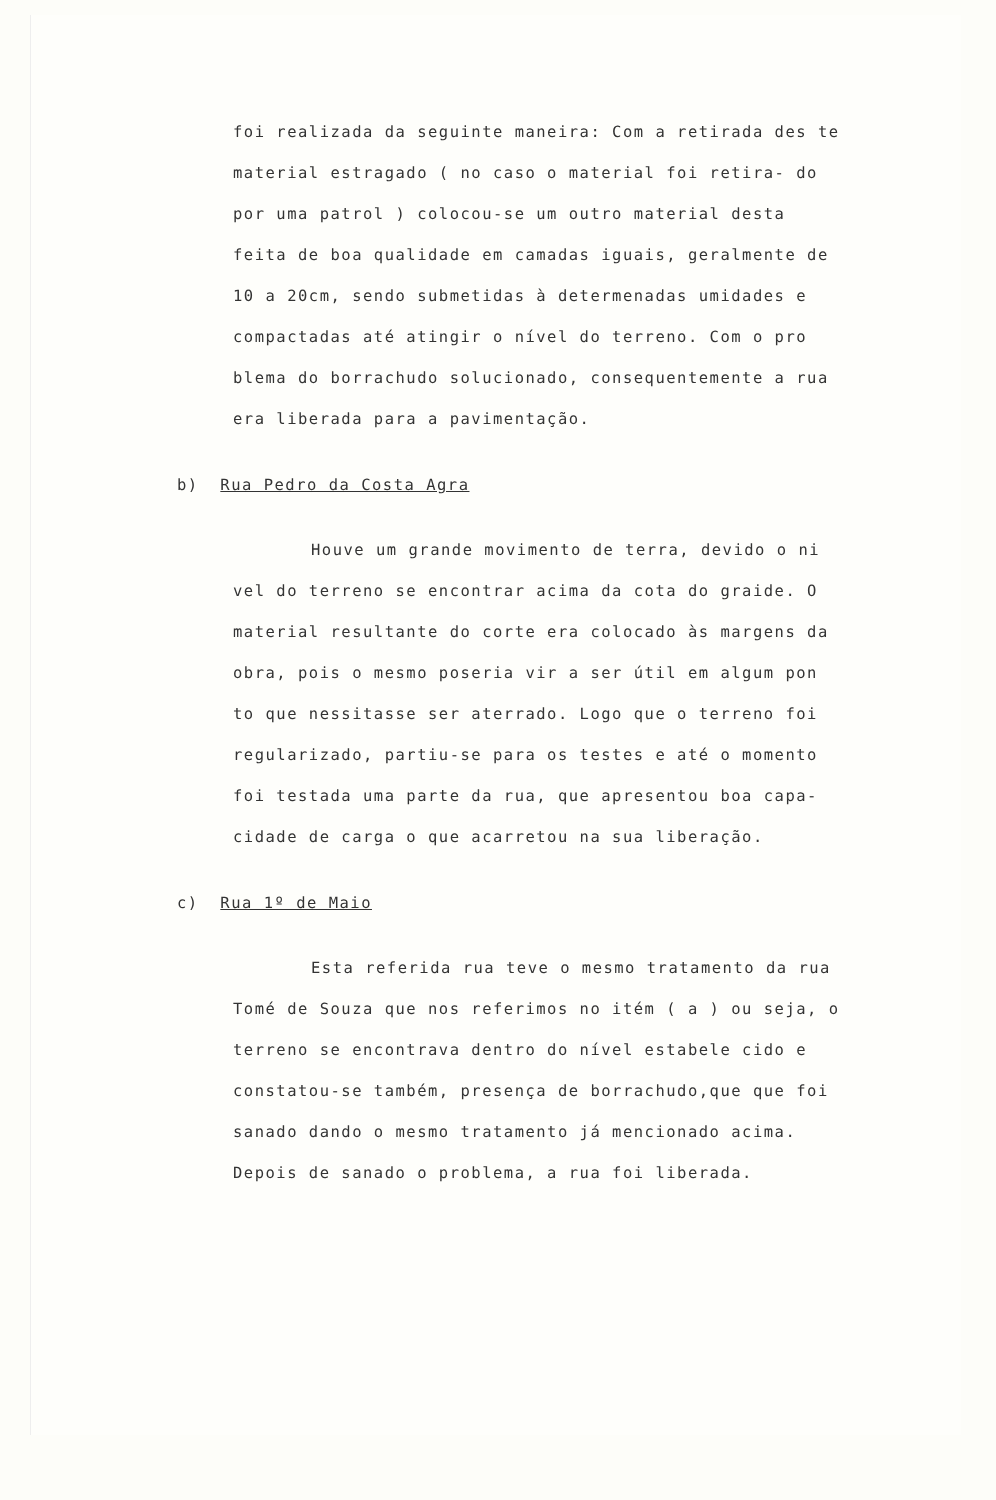foi realizada da seguinte maneira: Com a retirada des te material estragado ( no caso o material foi retira- do por uma patrol ) colocou-se um outro material desta feita de boa qualidade em camadas iguais, geralmente de 10 a 20cm, sendo submetidas à determenadas umidades e compactadas até atingir o nível do terreno. Com o pro blema do borrachudo solucionado, consequentemente a rua era liberada para a pavimentação.
b) Rua Pedro da Costa Agra
Houve um grande movimento de terra, devido o ni vel do terreno se encontrar acima da cota do graide. O material resultante do corte era colocado às margens da obra, pois o mesmo poseria vir a ser útil em algum pon to que nessitasse ser aterrado. Logo que o terreno foi regularizado, partiu-se para os testes e até o momento foi testada uma parte da rua, que apresentou boa capa- cidade de carga o que acarretou na sua liberação.
c) Rua 1º de Maio
Esta referida rua teve o mesmo tratamento da rua Tomé de Souza que nos referimos no itém ( a ) ou seja, o terreno se encontrava dentro do nível estabele cido e constatou-se também, presença de borrachudo,que que foi sanado dando o mesmo tratamento já mencionado acima. Depois de sanado o problema, a rua foi liberada.